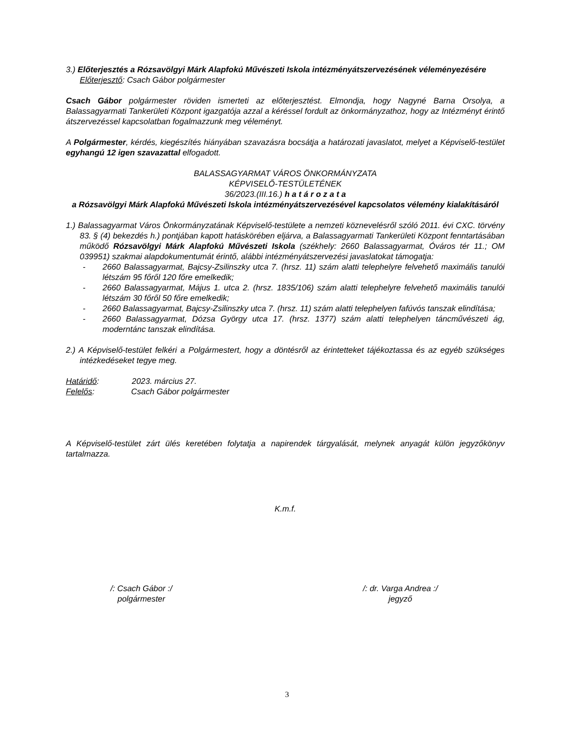3.) Előterjesztés a Rózsavölgyi Márk Alapfokú Művészeti Iskola intézményátszervezésének véleményezésére
Előterjesztő: Csach Gábor polgármester
Csach Gábor polgármester röviden ismerteti az előterjesztést. Elmondja, hogy Nagyné Barna Orsolya, a Balassagyarmati Tankerületi Központ igazgatója azzal a kéréssel fordult az önkormányzathoz, hogy az Intézményt érintő átszervezéssel kapcsolatban fogalmazzunk meg véleményt.
A Polgármester, kérdés, kiegészítés hiányában szavazásra bocsátja a határozati javaslatot, melyet a Képviselő-testület egyhangú 12 igen szavazattal elfogadott.
BALASSAGYARMAT VÁROS ÖNKORMÁNYZATA
KÉPVISELŐ-TESTÜLETÉNEK
36/2023.(III.16.) h a t á r o z a t a
a Rózsavölgyi Márk Alapfokú Művészeti Iskola intézményátszervezésével kapcsolatos vélemény kialakításáról
1.) Balassagyarmat Város Önkormányzatának Képviselő-testülete a nemzeti köznevelésről szóló 2011. évi CXC. törvény 83. § (4) bekezdés h.) pontjában kapott hatáskörében eljárva, a Balassagyarmati Tankerületi Központ fenntartásában működő Rózsavölgyi Márk Alapfokú Művészeti Iskola (székhely: 2660 Balassagyarmat, Óváros tér 11.; OM 039951) szakmai alapdokumentumát érintő, alábbi intézményátszervezési javaslatokat támogatja:
- 2660 Balassagyarmat, Bajcsy-Zsilinszky utca 7. (hrsz. 11) szám alatti telephelyre felvehető maximális tanulói létszám 95 főről 120 főre emelkedik;
- 2660 Balassagyarmat, Május 1. utca 2. (hrsz. 1835/106) szám alatti telephelyre felvehető maximális tanulói létszám 30 főről 50 főre emelkedik;
- 2660 Balassagyarmat, Bajcsy-Zsilinszky utca 7. (hrsz. 11) szám alatti telephelyen fafúvós tanszak elindítása;
- 2660 Balassagyarmat, Dózsa György utca 17. (hrsz. 1377) szám alatti telephelyen táncművészeti ág, moderntánc tanszak elindítása.
2.) A Képviselő-testület felkéri a Polgármestert, hogy a döntésről az érintetteket tájékoztassa és az egyéb szükséges intézkedéseket tegye meg.
Határidő: 2023. március 27.
Felelős: Csach Gábor polgármester
A Képviselő-testület zárt ülés keretében folytatja a napirendek tárgyalását, melynek anyagát külön jegyzőkönyv tartalmazza.
K.m.f.
/: Csach Gábor :/
polgármester
/: dr. Varga Andrea :/
jegyző
3